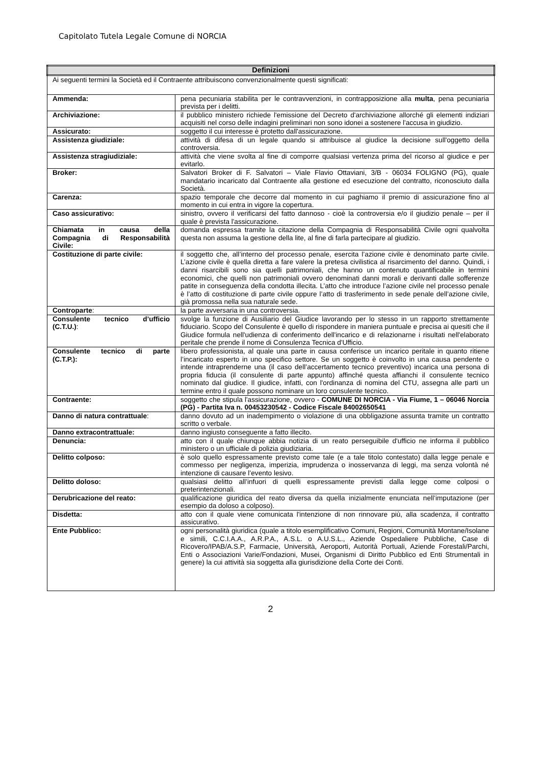Capitolato Tutela Legale Comune di NORCIA
| Definizioni | |
| --- | --- |
| Ai seguenti termini la Società ed il Contraente attribuiscono convenzionalmente questi significati: | |
| Ammenda: | pena pecuniaria stabilita per le contravvenzioni, in contrapposizione alla multa , pena pecuniaria prevista per i delitti. |
| Archiviazione: | il pubblico ministero richiede l'emissione del Decreto d'archiviazione allorché gli elementi indiziari acquisiti nel corso delle indagini preliminari non sono idonei a sostenere l'accusa in giudizio. |
| Assicurato: | soggetto il cui interesse è protetto dall'assicurazione. |
| Assistenza giudiziale: | attività di difesa di un legale quando si attribuisce al giudice la decisione sull'oggetto della controversia. |
| Assistenza stragiudiziale: | attività che viene svolta al fine di comporre qualsiasi vertenza prima del ricorso al giudice e per evitarlo. |
| Broker: | Salvatori Broker di F. Salvatori – Viale Flavio Ottaviani, 3/B - 06034 FOLIGNO (PG), quale mandatario incaricato dal Contraente alla gestione ed esecuzione del contratto, riconosciuto dalla Società. |
| Carenza: | spazio temporale che decorre dal momento in cui paghiamo il premio di assicurazione fino al momento in cui entra in vigore la copertura. |
| Caso assicurativo: | sinistro, ovvero il verificarsi del fatto dannoso - cioè la controversia e/o il giudizio penale – per il quale è prevista l'assicurazione. |
| Chiamata in causa della Compagnia di Responsabilità Civile: | domanda espressa tramite la citazione della Compagnia di Responsabilità Civile ogni qualvolta questa non assuma la gestione della lite, al fine di farla partecipare al giudizio. |
| Costituzione di parte civile: | il soggetto che, all’interno del processo penale, esercita l’azione civile è denominato parte civile. L’azione civile è quella diretta a fare valere la pretesa civilistica al risarcimento del danno. Quindi, i danni risarcibili sono sia quelli patrimoniali, che hanno un contenuto quantificabile in termini economici, che quelli non patrimoniali ovvero denominati danni morali e derivanti dalle sofferenze patite in conseguenza della condotta illecita. L’atto che introduce l’azione civile nel processo penale è l’atto di costituzione di parte civile oppure l’atto di trasferimento in sede penale dell’azione civile, già promossa nella sua naturale sede. |
| Controparte : | la parte avversaria in una controversia. |
| Consulente tecnico d’ufficio (C.T.U.) : | svolge la funzione di Ausiliario del Giudice lavorando per lo stesso in un rapporto strettamente fiduciario. Scopo del Consulente è quello di rispondere in maniera puntuale e precisa ai quesiti che il Giudice formula nell'udienza di conferimento dell'incarico e di relazionarne i risultati nell'elaborato peritale che prende il nome di Consulenza Tecnica d'Ufficio. |
| Consulente tecnico di parte (C.T.P.): | libero professionista, al quale una parte in causa conferisce un incarico peritale in quanto ritiene l’incaricato esperto in uno specifico settore. Se un soggetto è coinvolto in una causa pendente o intende intraprenderne una (il caso dell’accertamento tecnico preventivo) incarica una persona di propria fiducia (il consulente di parte appunto) affinché questa affianchi il consulente tecnico nominato dal giudice. Il giudice, infatti, con l'ordinanza di nomina del CTU, assegna alle parti un termine entro il quale possono nominare un loro consulente tecnico. |
| Contraente: | soggetto che stipula l'assicurazione, ovvero - COMUNE DI NORCIA - Via Fiume, 1 – 06046 Norcia (PG) - Partita Iva n. 00453230542 - Codice Fiscale 84002650541 |
| Danno di natura contrattuale : | danno dovuto ad un inadempimento o violazione di una obbligazione assunta tramite un contratto scritto o verbale. |
| Danno extracontrattuale: | danno ingiusto conseguente a fatto illecito. |
| Denuncia: | atto con il quale chiunque abbia notizia di un reato perseguibile d'ufficio ne informa il pubblico ministero o un ufficiale di polizia giudiziaria. |
| Delitto colposo: | è solo quello espressamente previsto come tale (e a tale titolo contestato) dalla legge penale e commesso per negligenza, imperizia, imprudenza o inosservanza di leggi, ma senza volontà né intenzione di causare l’evento lesivo. |
| Delitto doloso: | qualsiasi delitto all’infuori di quelli espressamente previsti dalla legge come colposi o preterintenzionali. |
| Derubricazione del reato: | qualificazione giuridica del reato diversa da quella inizialmente enunciata nell’imputazione (per esempio da doloso a colposo). |
| Disdetta: | atto con il quale viene comunicata l'intenzione di non rinnovare più, alla scadenza, il contratto assicurativo. |
| Ente Pubblico: | ogni personalità giuridica (quale a titolo esemplificativo Comuni, Regioni, Comunità Montane/Isolane e simili, C.C.I.A.A., A.R.P.A., A.S.L. o A.U.S.L., Aziende Ospedaliere Pubbliche, Case di Ricovero/IPAB/A.S.P, Farmacie, Università, Aeroporti, Autorità Portuali, Aziende Forestali/Parchi, Enti o Associazioni Varie/Fondazioni, Musei, Organismi di Diritto Pubblico ed Enti Strumentali in genere) la cui attività sia soggetta alla giurisdizione della Corte dei Conti. |
2